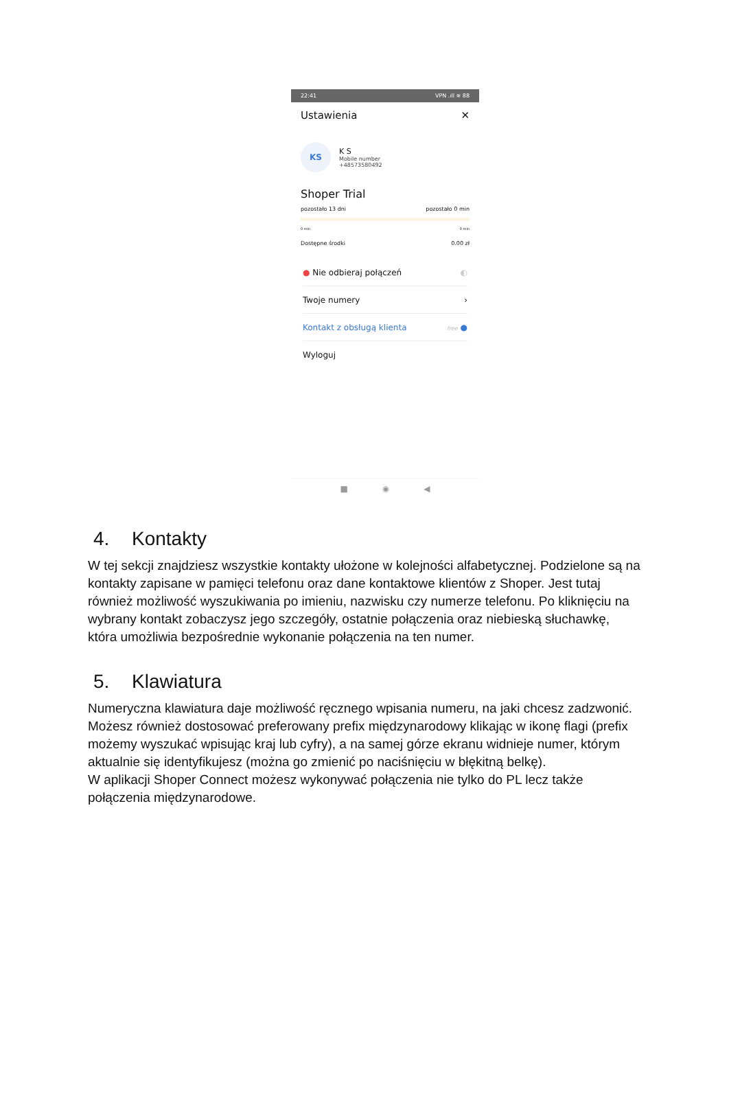22:41 VPN .ıll ≋ 88
Ustawienia ✕
KS
K S
Mobile number
+48573580492
Shoper Trial
pozostało 13 dni pozostało 0 min
0 min 0 min
Dostępne środki 0.00 zł
● Nie odbieraj połączeń ◐
Twoje numery ›
Kontakt z obsługą klienta free ●
Wyloguj
■ ◉ ◀
4. Kontakty
W tej sekcji znajdziesz wszystkie kontakty ułożone w kolejności alfabetycznej. Podzielone są na kontakty zapisane w pamięci telefonu oraz dane kontaktowe klientów z Shoper. Jest tutaj również możliwość wyszukiwania po imieniu, nazwisku czy numerze telefonu. Po kliknięciu na wybrany kontakt zobaczysz jego szczegóły, ostatnie połączenia oraz niebieską słuchawkę, która umożliwia bezpośrednie wykonanie połączenia na ten numer.
5. Klawiatura
Numeryczna klawiatura daje możliwość ręcznego wpisania numeru, na jaki chcesz zadzwonić. Możesz również dostosować preferowany prefix międzynarodowy klikając w ikonę flagi (prefix możemy wyszukać wpisując kraj lub cyfry), a na samej górze ekranu widnieje numer, którym aktualnie się identyfikujesz (można go zmienić po naciśnięciu w błękitną belkę).
W aplikacji Shoper Connect możesz wykonywać połączenia nie tylko do PL lecz także połączenia międzynarodowe.